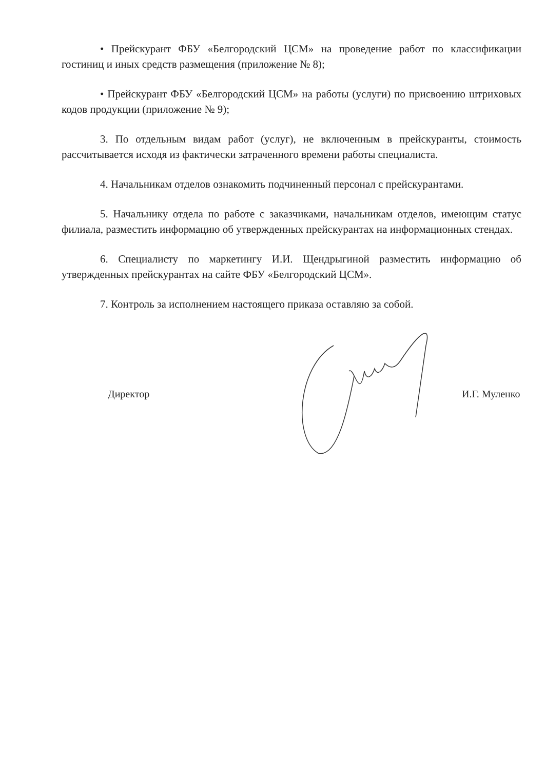• Прейскурант ФБУ «Белгородский ЦСМ» на проведение работ по классификации гостиниц и иных средств размещения (приложение № 8);
• Прейскурант ФБУ «Белгородский ЦСМ» на работы (услуги) по присвоению штриховых кодов продукции (приложение № 9);
3. По отдельным видам работ (услуг), не включенным в прейскуранты, стоимость рассчитывается исходя из фактически затраченного времени работы специалиста.
4. Начальникам отделов ознакомить подчиненный персонал с прейскурантами.
5. Начальнику отдела по работе с заказчиками, начальникам отделов, имеющим статус филиала, разместить информацию об утвержденных прейскурантах на информационных стендах.
6. Специалисту по маркетингу И.И. Щендрыгиной разместить информацию об утвержденных прейскурантах на сайте ФБУ «Белгородский ЦСМ».
7. Контроль за исполнением настоящего приказа оставляю за собой.
Директор И.Г. Муленко